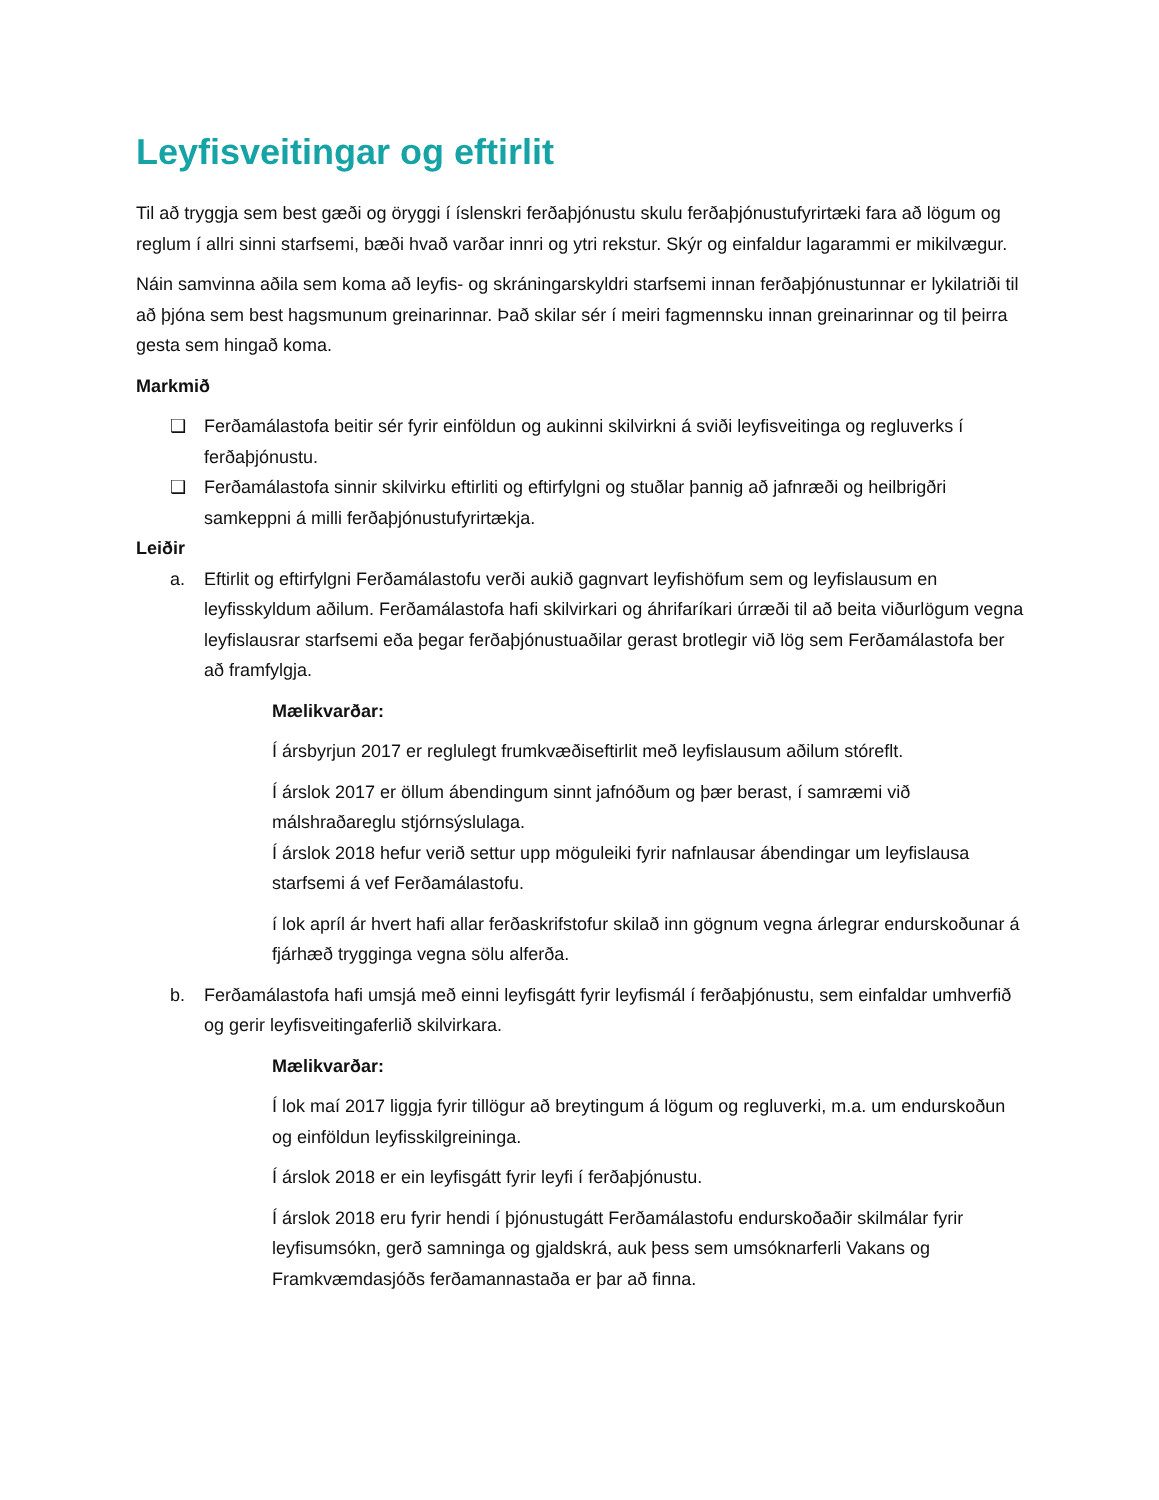Leyfisveitingar og eftirlit
Til að tryggja sem best gæði og öryggi í íslenskri ferðaþjónustu skulu ferðaþjónustufyrirtæki fara að lögum og reglum í allri sinni starfsemi, bæði hvað varðar innri og ytri rekstur. Skýr og einfaldur lagarammi er mikilvægur.
Náin samvinna aðila sem koma að leyfis- og skráningarskyldri starfsemi innan ferðaþjónustunnar er lykilatriði til að þjóna sem best hagsmunum greinarinnar. Það skilar sér í meiri fagmennsku innan greinarinnar og til þeirra gesta sem hingað koma.
Markmið
❑ Ferðamálastofa beitir sér fyrir einföldun og aukinni skilvirkni á sviði leyfisveitinga og regluverks í ferðaþjónustu.
❑ Ferðamálastofa sinnir skilvirku eftirliti og eftirfylgni og stuðlar þannig að jafnræði og heilbrigðri samkeppni á milli ferðaþjónustufyrirtækja.
Leiðir
a. Eftirlit og eftirfylgni Ferðamálastofu verði aukið gagnvart leyfishöfum sem og leyfislausum en leyfisskyldum aðilum. Ferðamálastofa hafi skilvirkari og áhrifaríkari úrræði til að beita viðurlögum vegna leyfislausrar starfsemi eða þegar ferðaþjónustuaðilar gerast brotlegir við lög sem Ferðamálastofa ber að framfylgja.
Mælikvarðar:
Í ársbyrjun 2017 er reglulegt frumkvæðiseftirlit með leyfislausum aðilum stóreflt.
Í árslok 2017 er öllum ábendingum sinnt jafnóðum og þær berast, í samræmi við málshraðareglu stjórnsýslulaga.
Í árslok 2018 hefur verið settur upp möguleiki fyrir nafnlausar ábendingar um leyfislausa starfsemi á vef Ferðamálastofu.
í lok apríl ár hvert hafi allar ferðaskrifstofur skilað inn gögnum vegna árlegrar endurskoðunar á fjárhæð trygginga vegna sölu alferða.
b. Ferðamálastofa hafi umsjá með einni leyfisgátt fyrir leyfismál í ferðaþjónustu, sem einfaldar umhverfið og gerir leyfisveitingaferlið skilvirkara.
Mælikvarðar:
Í lok maí 2017 liggja fyrir tillögur að breytingum á lögum og regluverki, m.a. um endurskoðun og einföldun leyfisskilgreininga.
Í árslok 2018 er ein leyfisgátt fyrir leyfi í ferðaþjónustu.
Í árslok 2018 eru fyrir hendi í þjónustugátt Ferðamálastofu endurskoðaðir skilmálar fyrir leyfisumsókn, gerð samninga og gjaldskrá, auk þess sem umsóknarferli Vakans og Framkvæmdasjóðs ferðamannastaða er þar að finna.